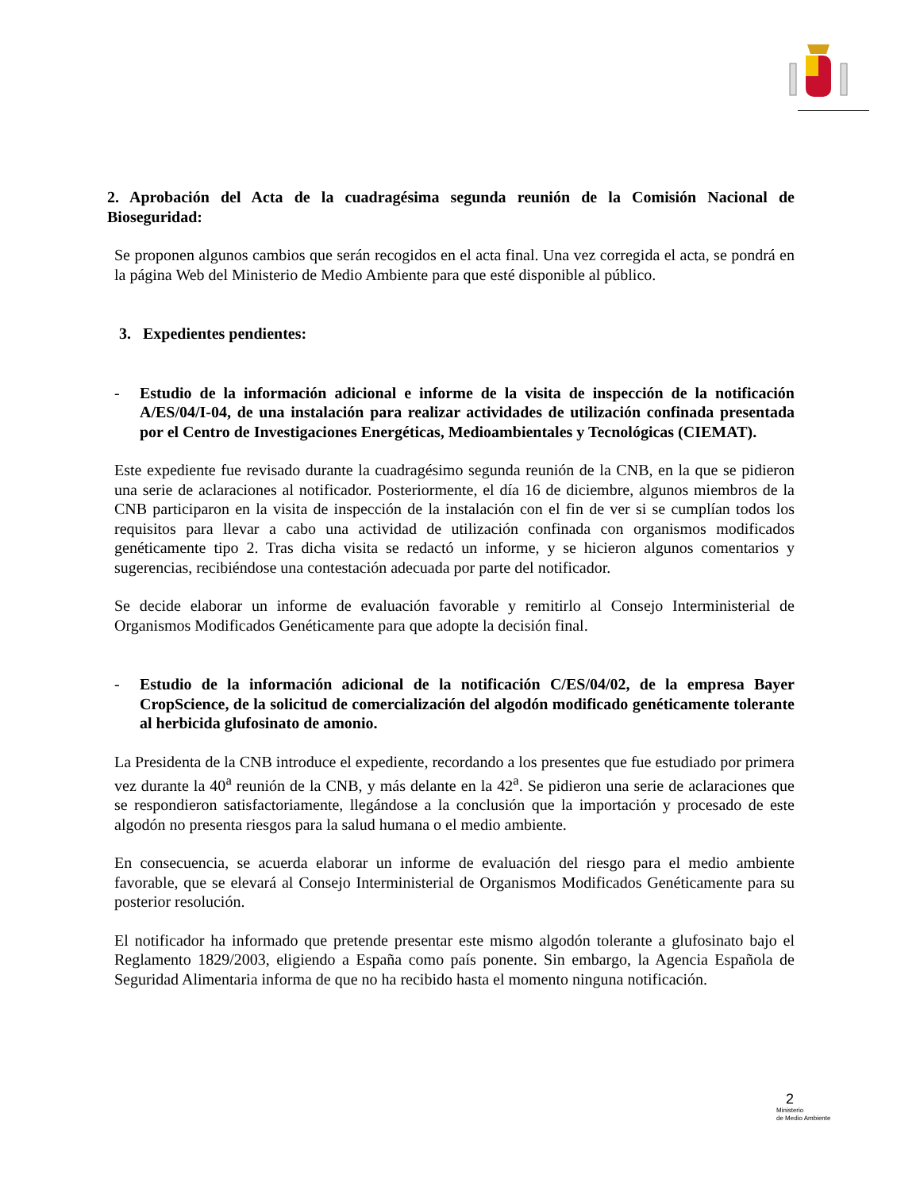2. Aprobación del Acta de la cuadragésima segunda reunión de la Comisión Nacional de Bioseguridad:
Se proponen algunos cambios que serán recogidos en el acta final. Una vez corregida el acta, se pondrá en la página Web del Ministerio de Medio Ambiente para que esté disponible al público.
3. Expedientes pendientes:
- Estudio de la información adicional e informe de la visita de inspección de la notificación A/ES/04/I-04, de una instalación para realizar actividades de utilización confinada presentada por el Centro de Investigaciones Energéticas, Medioambientales y Tecnológicas (CIEMAT).
Este expediente fue revisado durante la cuadragésimo segunda reunión de la CNB, en la que se pidieron una serie de aclaraciones al notificador. Posteriormente, el día 16 de diciembre, algunos miembros de la CNB participaron en la visita de inspección de la instalación con el fin de ver si se cumplían todos los requisitos para llevar a cabo una actividad de utilización confinada con organismos modificados genéticamente tipo 2. Tras dicha visita se redactó un informe, y se hicieron algunos comentarios y sugerencias, recibiéndose una contestación adecuada por parte del notificador.
Se decide elaborar un informe de evaluación favorable y remitirlo al Consejo Interministerial de Organismos Modificados Genéticamente para que adopte la decisión final.
- Estudio de la información adicional de la notificación C/ES/04/02, de la empresa Bayer CropScience, de la solicitud de comercialización del algodón modificado genéticamente tolerante al herbicida glufosinato de amonio.
La Presidenta de la CNB introduce el expediente, recordando a los presentes que fue estudiado por primera vez durante la 40<sup>a</sup> reunión de la CNB, y más delante en la 42<sup>a</sup>. Se pidieron una serie de aclaraciones que se respondieron satisfactoriamente, llegándose a la conclusión que la importación y procesado de este algodón no presenta riesgos para la salud humana o el medio ambiente.
En consecuencia, se acuerda elaborar un informe de evaluación del riesgo para el medio ambiente favorable, que se elevará al Consejo Interministerial de Organismos Modificados Genéticamente para su posterior resolución.
El notificador ha informado que pretende presentar este mismo algodón tolerante a glufosinato bajo el Reglamento 1829/2003, eligiendo a España como país ponente. Sin embargo, la Agencia Española de Seguridad Alimentaria informa de que no ha recibido hasta el momento ninguna notificación.
2
Ministerio
de Medio Ambiente